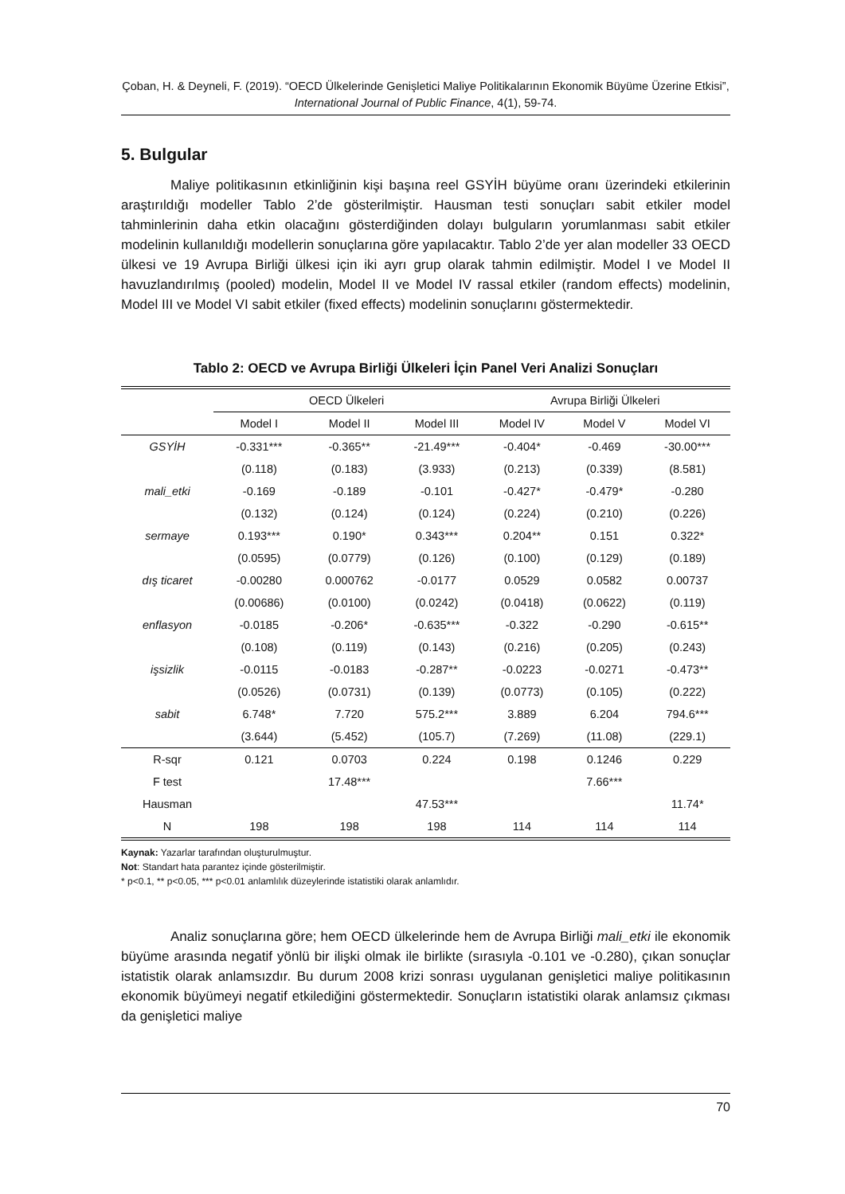Çoban, H. & Deyneli, F. (2019). “OECD Ülkelerinde Genişletici Maliye Politikalarının Ekonomik Büyüme Üzerine Etkisi”, International Journal of Public Finance, 4(1), 59-74.
5. Bulgular
Maliye politikasının etkinliğinin kişi başına reel GSYİH büyüme oranı üzerindeki etkilerinin araştırıldığı modeller Tablo 2’de gösterilmiştir. Hausman testi sonuçları sabit etkiler model tahminlerinin daha etkin olacağını gösterdiğinden dolayı bulguların yorumlanması sabit etkiler modelinin kullanıldığı modellerin sonuçlarına göre yapılacaktır. Tablo 2’de yer alan modeller 33 OECD ülkesi ve 19 Avrupa Birliği ülkesi için iki ayrı grup olarak tahmin edilmiştir. Model I ve Model II havuzlandırılmış (pooled) modelin, Model II ve Model IV rassal etkiler (random effects) modelinin, Model III ve Model VI sabit etkiler (fixed effects) modelinin sonuçlarını göstermektedir.
Tablo 2: OECD ve Avrupa Birliği Ülkeleri İçin Panel Veri Analizi Sonuçları
| | OECD Ülkeleri | | | Avrupa Birliği Ülkeleri | | |
| --- | --- | --- | --- | --- | --- | --- |
| | Model I | Model II | Model III | Model IV | Model V | Model VI |
| GSYİH | -0.331*** | -0.365** | -21.49*** | -0.404* | -0.469 | -30.00*** |
| | (0.118) | (0.183) | (3.933) | (0.213) | (0.339) | (8.581) |
| mali_etki | -0.169 | -0.189 | -0.101 | -0.427* | -0.479* | -0.280 |
| | (0.132) | (0.124) | (0.124) | (0.224) | (0.210) | (0.226) |
| sermaye | 0.193*** | 0.190* | 0.343*** | 0.204** | 0.151 | 0.322* |
| | (0.0595) | (0.0779) | (0.126) | (0.100) | (0.129) | (0.189) |
| dış ticaret | -0.00280 | 0.000762 | -0.0177 | 0.0529 | 0.0582 | 0.00737 |
| | (0.00686) | (0.0100) | (0.0242) | (0.0418) | (0.0622) | (0.119) |
| enflasyon | -0.0185 | -0.206* | -0.635*** | -0.322 | -0.290 | -0.615** |
| | (0.108) | (0.119) | (0.143) | (0.216) | (0.205) | (0.243) |
| işsizlik | -0.0115 | -0.0183 | -0.287** | -0.0223 | -0.0271 | -0.473** |
| | (0.0526) | (0.0731) | (0.139) | (0.0773) | (0.105) | (0.222) |
| sabit | 6.748* | 7.720 | 575.2*** | 3.889 | 6.204 | 794.6*** |
| | (3.644) | (5.452) | (105.7) | (7.269) | (11.08) | (229.1) |
| R-sqr | 0.121 | 0.0703 | 0.224 | 0.198 | 0.1246 | 0.229 |
| F test | | 17.48*** | | | 7.66*** | |
| Hausman | | | 47.53*** | | | 11.74* |
| N | 198 | 198 | 198 | 114 | 114 | 114 |
Kaynak: Yazarlar tarafından oluşturulmuştur.
Not: Standart hata parantez içinde gösterilmiştir.
* p<0.1, ** p<0.05, *** p<0.01 anlamlılık düzeylerinde istatistiki olarak anlamlıdır.
Analiz sonuçlarına göre; hem OECD ülkelerinde hem de Avrupa Birliği mali_etki ile ekonomik büyüme arasında negatif yönlü bir ilişki olmak ile birlikte (sırasıyla -0.101 ve -0.280), çıkan sonuçlar istatistik olarak anlamsızdır. Bu durum 2008 krizi sonrası uygulanan genişletici maliye politikasının ekonomik büyümeyi negatif etkilediğini göstermektedir. Sonuçların istatistiki olarak anlamsız çıkması da genişletici maliye
70